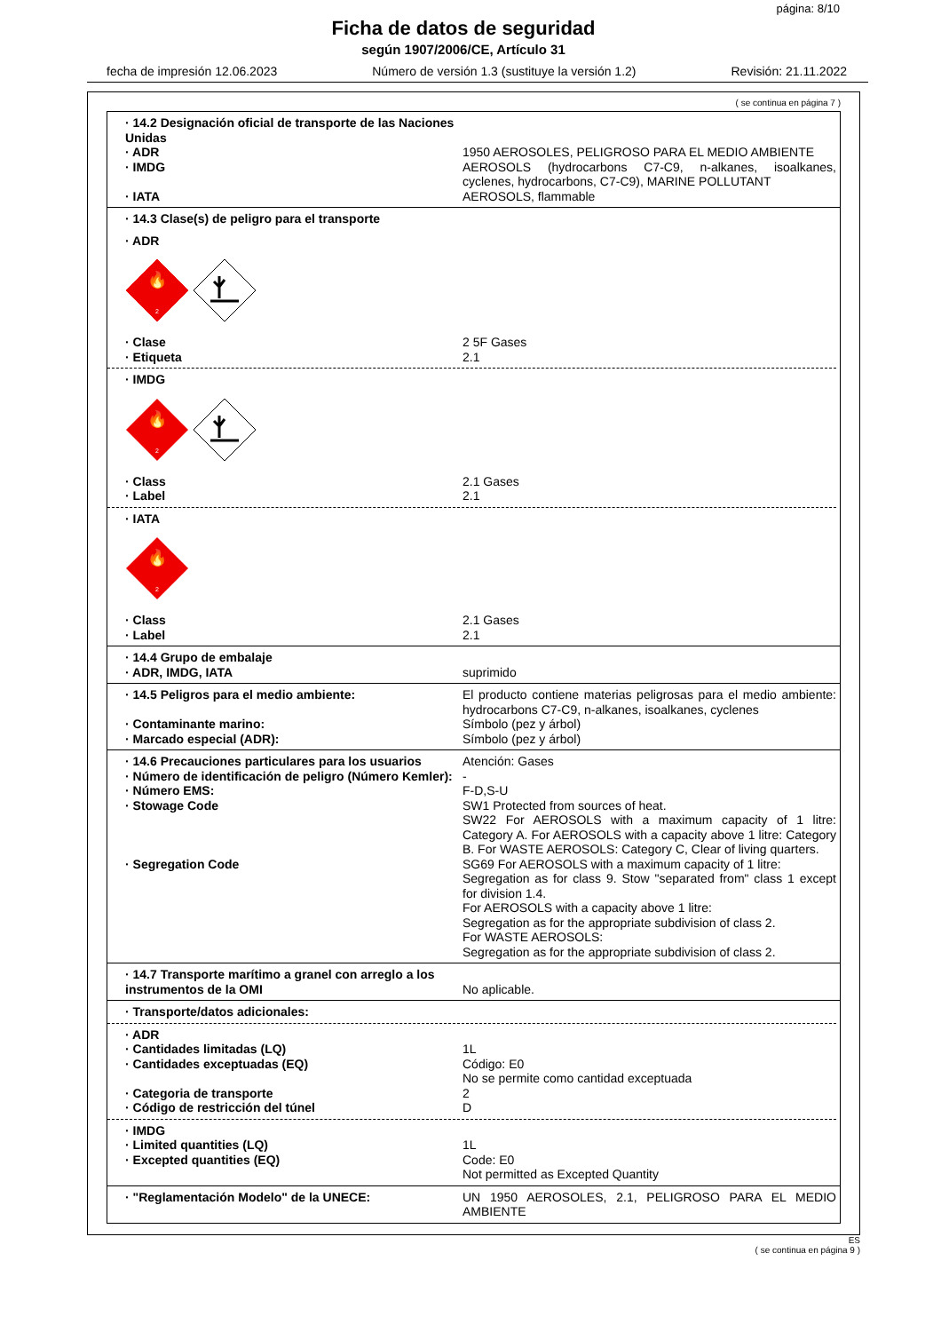página: 8/10
Ficha de datos de seguridad
según 1907/2006/CE, Artículo 31
fecha de impresión 12.06.2023 Número de versión 1.3 (sustituye la versión 1.2) Revisión: 21.11.2022
( se continua en página 7 )
· 14.2 Designación oficial de transporte de las Naciones Unidas
· ADR 1950 AEROSOLES, PELIGROSO PARA EL MEDIO AMBIENTE
· IMDG AEROSOLS (hydrocarbons C7-C9, n-alkanes, isoalkanes, cyclenes, hydrocarbons, C7-C9), MARINE POLLUTANT
· IATA AEROSOLS, flammable
· 14.3 Clase(s) de peligro para el transporte
· ADR
🔥
2
· Clase 2 5F Gases
· Etiqueta 2.1
· IMDG
🔥
2
· Class 2.1 Gases
· Label 2.1
· IATA
🔥
2
· Class 2.1 Gases
· Label 2.1
· 14.4 Grupo de embalaje
· ADR, IMDG, IATA suprimido
· 14.5 Peligros para el medio ambiente: El producto contiene materias peligrosas para el medio ambiente: hydrocarbons C7-C9, n-alkanes, isoalkanes, cyclenes
· Contaminante marino: Símbolo (pez y árbol)
· Marcado especial (ADR): Símbolo (pez y árbol)
· 14.6 Precauciones particulares para los usuarios Atención: Gases
· Número de identificación de peligro (Número Kemler): -
· Número EMS: F-D,S-U
· Stowage Code SW1 Protected from sources of heat.
SW22 For AEROSOLS with a maximum capacity of 1 litre: Category A. For AEROSOLS with a capacity above 1 litre: Category B. For WASTE AEROSOLS: Category C, Clear of living quarters.
· Segregation Code SG69 For AEROSOLS with a maximum capacity of 1 litre:
Segregation as for class 9. Stow "separated from" class 1 except for division 1.4.
For AEROSOLS with a capacity above 1 litre:
Segregation as for the appropriate subdivision of class 2.
For WASTE AEROSOLS:
Segregation as for the appropriate subdivision of class 2.
· 14.7 Transporte marítimo a granel con arreglo a los instrumentos de la OMI No aplicable.
· Transporte/datos adicionales:
· ADR
· Cantidades limitadas (LQ) 1L
· Cantidades exceptuadas (EQ) Código: E0
No se permite como cantidad exceptuada
· Categoria de transporte 2
· Código de restricción del túnel D
· IMDG
· Limited quantities (LQ) 1L
· Excepted quantities (EQ) Code: E0
Not permitted as Excepted Quantity
· "Reglamentación Modelo" de la UNECE: UN 1950 AEROSOLES, 2.1, PELIGROSO PARA EL MEDIO AMBIENTE
ES
( se continua en página 9 )